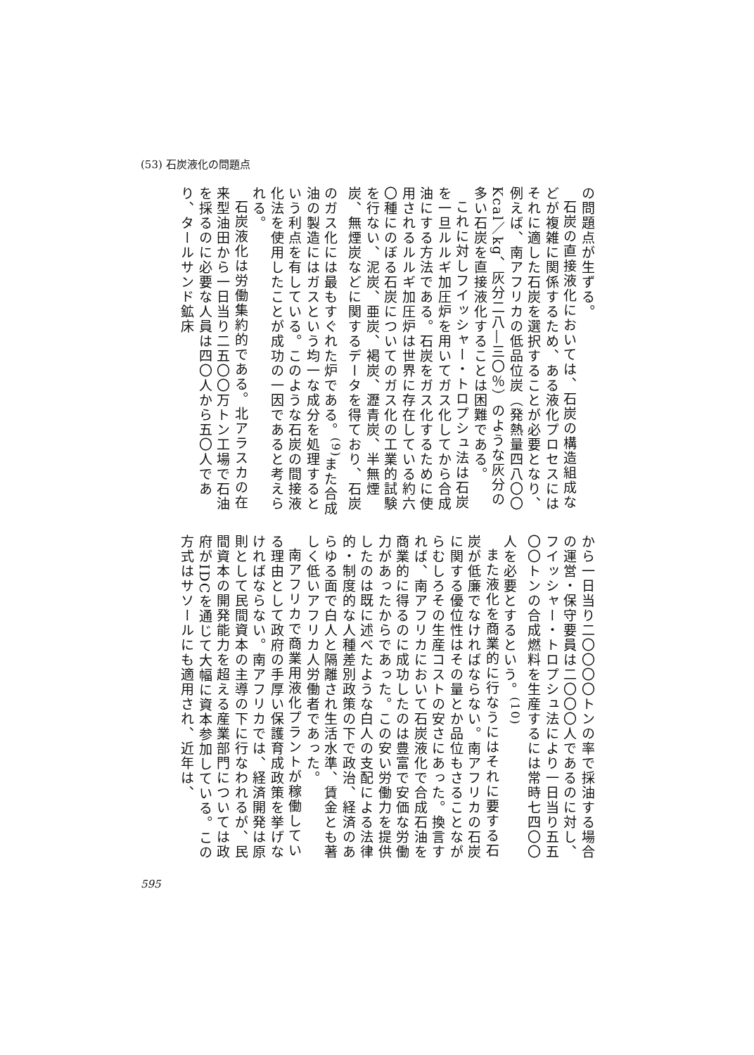(53) 石炭液化の問題点
の問題点が生ずる。
石炭の直接液化においては、石炭の構造組成などが複雑に関係するため、ある液化プロセスにはそれに適した石炭を選択することが必要となり、例えば、南アフリカの低品位炭（発熱量四八〇〇Kcal／kg、灰分二八―三〇％）のような灰分の多い石炭を直接液化することは困難である。
これに対しフイッシャー・トロプシュ法は石炭を一旦ルルギ加圧炉を用いてガス化してから合成油にする方法である。石炭をガス化するために使用されるルルギ加圧炉は世界に存在している約六〇種にのぼる石炭についてのガス化の工業的試験を行ない、泥炭、亜炭、褐炭、瀝青炭、半無煙炭、無煙炭などに関するデータを得ており、石炭のガス化には最もすぐれた炉である。<sup>(9)</sup>また合成油の製造にはガスという均一な成分を処理するという利点を有している。このような石炭の間接液化法を使用したことが成功の一因であると考えられる。
石炭液化は労働集約的である。北アラスカの在来型油田から一日当り二五〇〇万トン工場で石油を採るのに必要な人員は四〇人から五〇人であり、タールサンド鉱床
から一日当り二〇〇〇〇トンの率で採油する場合の運営・保守要員は二〇〇〇人であるのに対し、フイッシャー・トロプシュ法により一日当り五五〇〇トンの合成燃料を生産するには常時七四〇〇人を必要とするという。<sup>(10)</sup>
また液化を商業的に行なうにはそれに要する石炭が低廉でなければならない。南アフリカの石炭に関する優位性はその量とか品位もさることながらむしろその生産コストの安さにあった。換言すれば、南アフリカにおいて石炭液化で合成石油を商業的に得るのに成功したのは豊富で安価な労働力があったからであった。この安い労働力を提供したのは既に述べたような白人の支配による法律的・制度的な人種差別政策の下で政治、経済のあらゆる面で白人と隔離され生活水準、賃金とも著しく低いアフリカ人労働者であった。
南アフリカで商業用液化プラントが稼働している理由として政府の手厚い保護育成政策を挙げなければならない。南アフリカでは、経済開発は原則として民間資本の主導の下に行なわれるが、民間資本の開発能力を超える産業部門については政府がIDCを通じて大幅に資本参加している。この方式はサソールにも適用され、近年は、
595